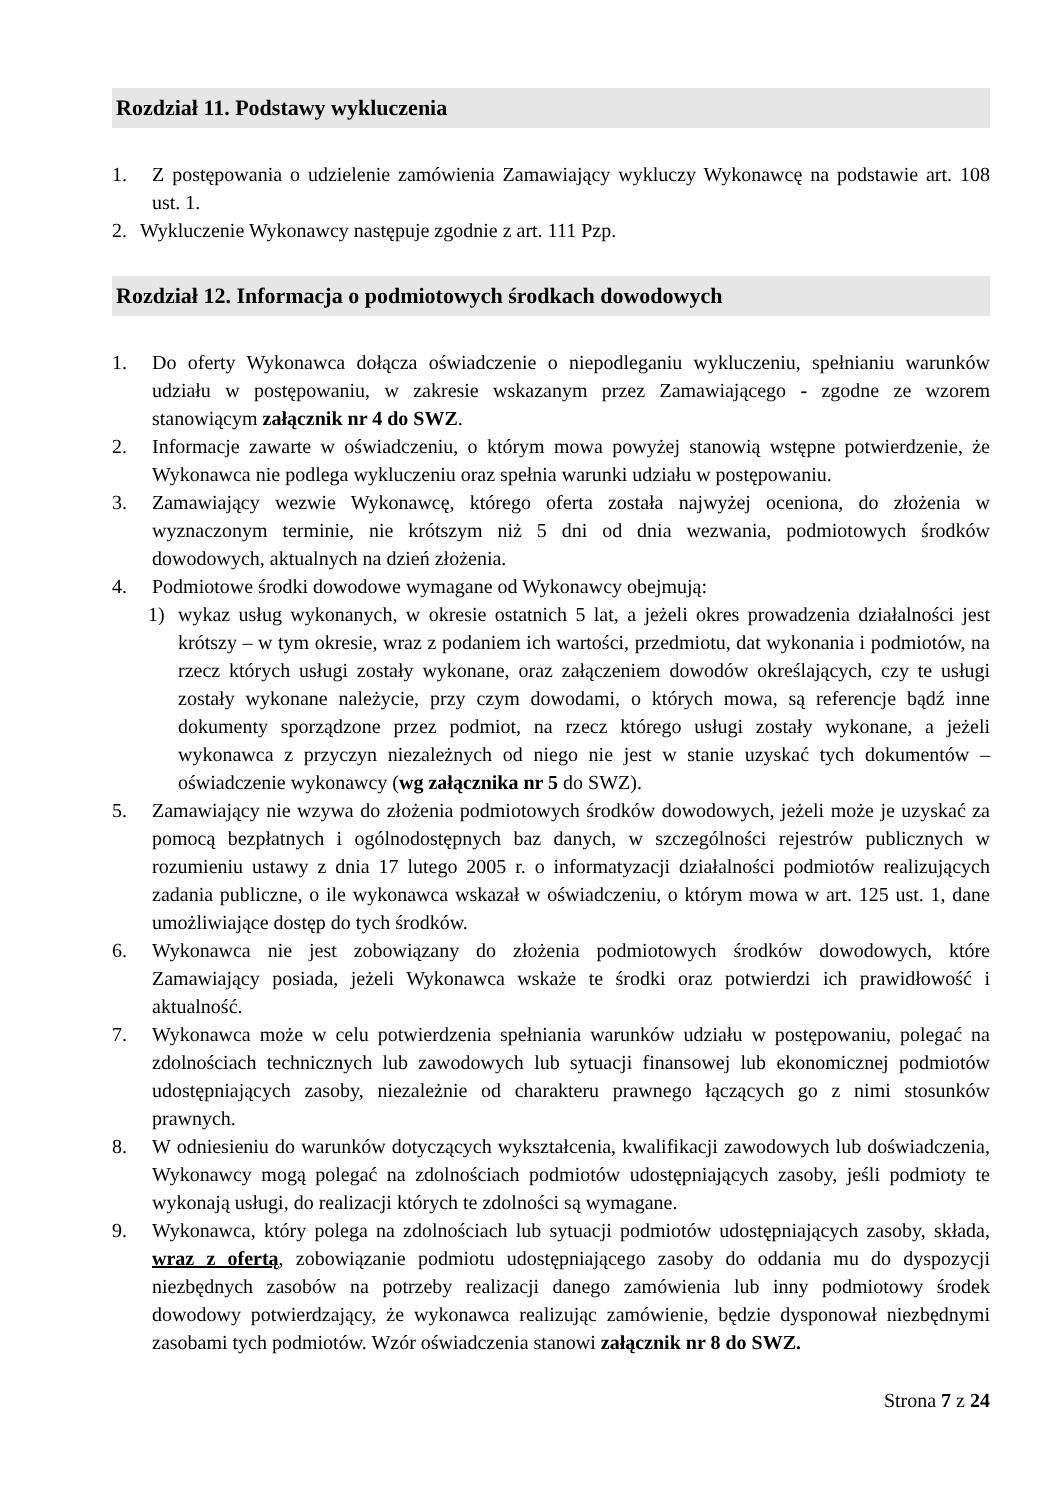Rozdział 11. Podstawy wykluczenia
1. Z postępowania o udzielenie zamówienia Zamawiający wykluczy Wykonawcę na podstawie art. 108 ust. 1.
2. Wykluczenie Wykonawcy następuje zgodnie z art. 111 Pzp.
Rozdział 12. Informacja o podmiotowych środkach dowodowych
1. Do oferty Wykonawca dołącza oświadczenie o niepodleganiu wykluczeniu, spełnianiu warunków udziału w postępowaniu, w zakresie wskazanym przez Zamawiającego - zgodne ze wzorem stanowiącym załącznik nr 4 do SWZ.
2. Informacje zawarte w oświadczeniu, o którym mowa powyżej stanowią wstępne potwierdzenie, że Wykonawca nie podlega wykluczeniu oraz spełnia warunki udziału w postępowaniu.
3. Zamawiający wezwie Wykonawcę, którego oferta została najwyżej oceniona, do złożenia w wyznaczonym terminie, nie krótszym niż 5 dni od dnia wezwania, podmiotowych środków dowodowych, aktualnych na dzień złożenia.
4. Podmiotowe środki dowodowe wymagane od Wykonawcy obejmują:
1) wykaz usług wykonanych, w okresie ostatnich 5 lat, a jeżeli okres prowadzenia działalności jest krótszy – w tym okresie, wraz z podaniem ich wartości, przedmiotu, dat wykonania i podmiotów, na rzecz których usługi zostały wykonane, oraz załączeniem dowodów określających, czy te usługi zostały wykonane należycie, przy czym dowodami, o których mowa, są referencje bądź inne dokumenty sporządzone przez podmiot, na rzecz którego usługi zostały wykonane, a jeżeli wykonawca z przyczyn niezależnych od niego nie jest w stanie uzyskać tych dokumentów – oświadczenie wykonawcy (wg załącznika nr 5 do SWZ).
5. Zamawiający nie wzywa do złożenia podmiotowych środków dowodowych, jeżeli może je uzyskać za pomocą bezpłatnych i ogólnodostępnych baz danych, w szczególności rejestrów publicznych w rozumieniu ustawy z dnia 17 lutego 2005 r. o informatyzacji działalności podmiotów realizujących zadania publiczne, o ile wykonawca wskazał w oświadczeniu, o którym mowa w art. 125 ust. 1, dane umożliwiające dostęp do tych środków.
6. Wykonawca nie jest zobowiązany do złożenia podmiotowych środków dowodowych, które Zamawiający posiada, jeżeli Wykonawca wskaże te środki oraz potwierdzi ich prawidłowość i aktualność.
7. Wykonawca może w celu potwierdzenia spełniania warunków udziału w postępowaniu, polegać na zdolnościach technicznych lub zawodowych lub sytuacji finansowej lub ekonomicznej podmiotów udostępniających zasoby, niezależnie od charakteru prawnego łączących go z nimi stosunków prawnych.
8. W odniesieniu do warunków dotyczących wykształcenia, kwalifikacji zawodowych lub doświadczenia, Wykonawcy mogą polegać na zdolnościach podmiotów udostępniających zasoby, jeśli podmioty te wykonają usługi, do realizacji których te zdolności są wymagane.
9. Wykonawca, który polega na zdolnościach lub sytuacji podmiotów udostępniających zasoby, składa, wraz z ofertą, zobowiązanie podmiotu udostępniającego zasoby do oddania mu do dyspozycji niezbędnych zasobów na potrzeby realizacji danego zamówienia lub inny podmiotowy środek dowodowy potwierdzający, że wykonawca realizując zamówienie, będzie dysponował niezbędnymi zasobami tych podmiotów. Wzór oświadczenia stanowi załącznik nr 8 do SWZ.
Strona 7 z 24